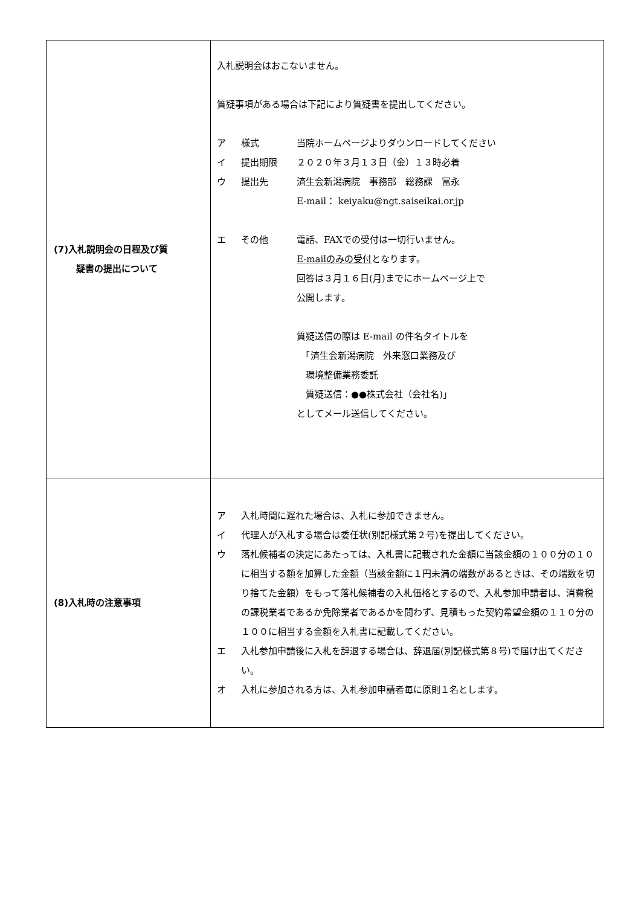| (7)入札説明会の日程及び質 疑書の提出について | 入札説明会はおこないません。 質疑事項がある場合は下記により質疑書を提出してください。 ア 様式 当院ホームページよりダウンロードしてください イ 提出期限 ２０２０年３月１３日（金）１３時必着 ウ 提出先 済生会新潟病院 事務部 総務課 冨永 E-mail： keiyaku@ngt.saiseikai.or.jp エ その他 電話、FAXでの受付は一切行いません。 E-mailのみの受付 となります。 回答は３月１６日(月)までにホームページ上で 公開します。 質疑送信の際は E-mail の件名タイトルを 「済生会新潟病院 外来窓口業務及び 環境整備業務委託 質疑送信：●●株式会社（会社名)」 としてメール送信してください。 |
| (8)入札時の注意事項 | ア 入札時間に遅れた場合は、入札に参加できません。 イ 代理人が入札する場合は委任状(別記様式第２号)を提出してください。 ウ 落札候補者の決定にあたっては、入札書に記載された金額に当該金額の１００分の１０に相当する額を加算した金額（当該金額に１円未満の端数があるときは、その端数を切り捨てた金額）をもって落札候補者の入札価格とするので、入札参加申請者は、消費税の課税業者であるか免除業者であるかを問わず、見積もった契約希望金額の１１０分の１００に相当する金額を入札書に記載してください。 エ 入札参加申請後に入札を辞退する場合は、辞退届(別記様式第８号)で届け出てください。 オ 入札に参加される方は、入札参加申請者毎に原則１名とします。 |